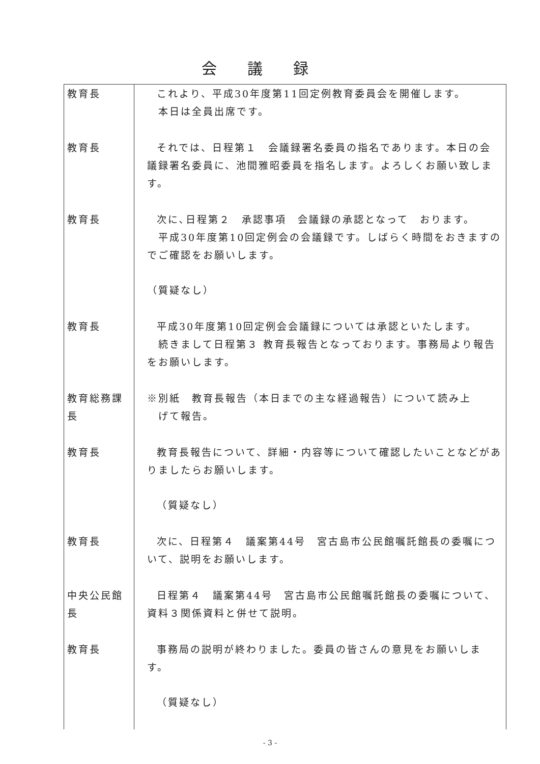会議録
| 教育長 | これより、平成30年度第11回定例教育委員会を開催します。 本日は全員出席です。 |
| 教育長 | それでは、日程第１ 会議録署名委員の指名であります。本日の会議録署名委員に、池間雅昭委員を指名します。よろしくお願い致します。 |
| 教育長 | 次に､日程第２ 承認事項 会議録の承認となって おります。 平成30年度第10回定例会の会議録です。しばらく時間をおきますのでご確認をお願いします。 （質疑なし） |
| 教育長 | 平成30年度第10回定例会会議録については承認といたします。 続きまして日程第３ 教育長報告となっております。事務局より報告をお願いします。 |
| 教育総務課長 | ※別紙 教育長報告（本日までの主な経過報告）について読み上 げて報告。 |
| 教育長 | 教育長報告について、詳細・内容等について確認したいことなどがありましたらお願いします。 （質疑なし） |
| 教育長 | 次に、日程第４ 議案第44号 宮古島市公民館嘱託館長の委嘱について、説明をお願いします。 |
| 中央公民館長 | 日程第４ 議案第44号 宮古島市公民館嘱託館長の委嘱について、資料３関係資料と併せて説明。 |
| 教育長 | 事務局の説明が終わりました。委員の皆さんの意見をお願いします。 （質疑なし） |
- 3 -